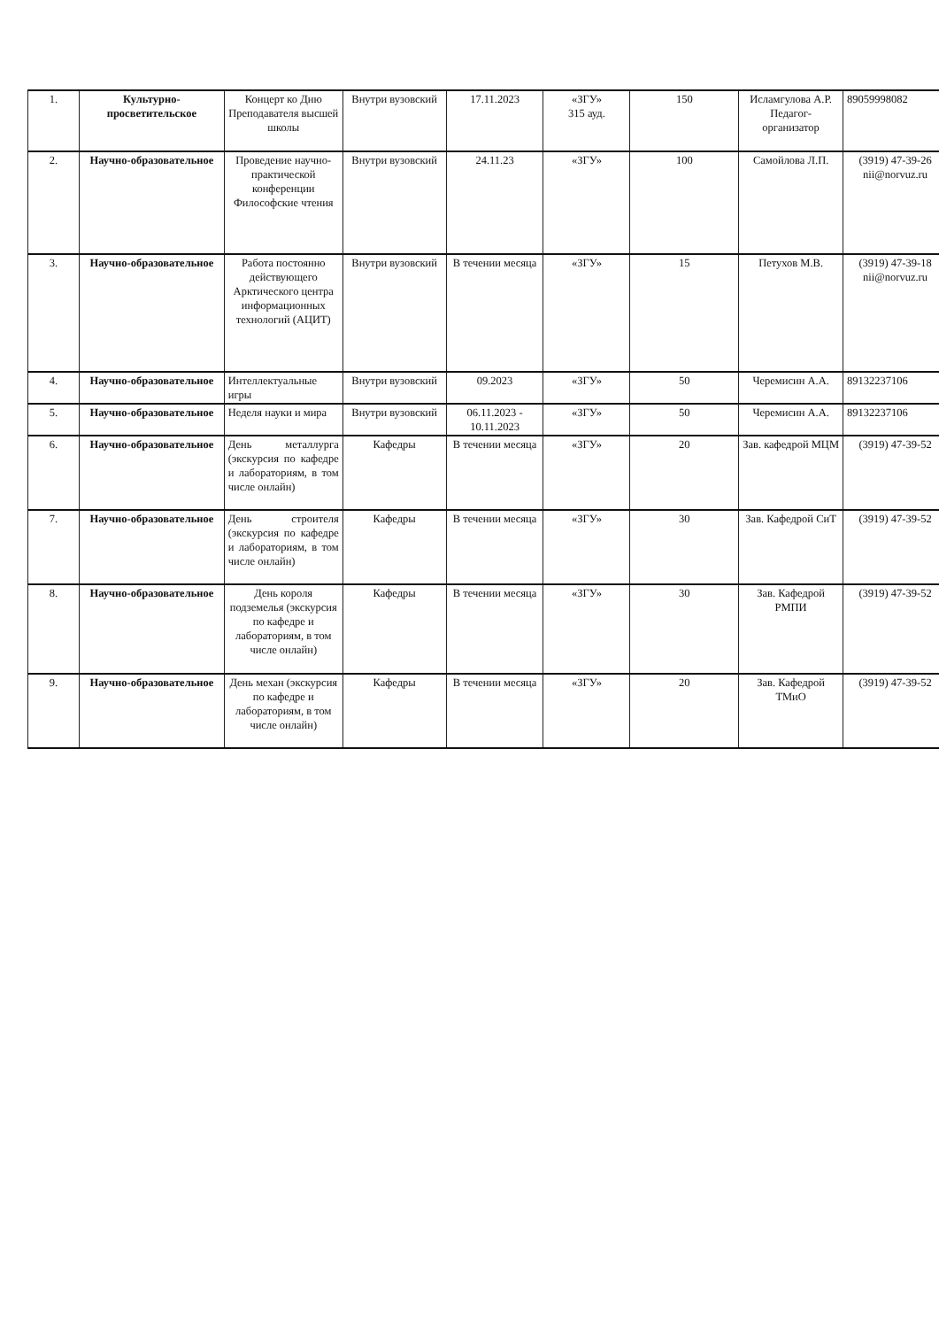| 1. | Культурно-просветительское | Концерт ко Дню Преподавателя высшей школы | Внутри вузовский | 17.11.2023 | «ЗГУ» 315 ауд. | 150 | Исламгулова А.Р. Педагог-организатор | 89059998082 |
| 2. | Научно-образовательное | Проведение научно-практической конференции Философские чтения | Внутри вузовский | 24.11.23 | «ЗГУ» | 100 | Самойлова Л.П. | (3919) 47-39-26 nii@norvuz.ru |
| 3. | Научно-образовательное | Работа постоянно действующего Арктического центра информационных технологий (АЦИТ) | Внутри вузовский | В течении месяца | «ЗГУ» | 15 | Петухов М.В. | (3919) 47-39-18 nii@norvuz.ru |
| 4. | Научно-образовательное | Интеллектуальные игры | Внутри вузовский | 09.2023 | «ЗГУ» | 50 | Черемисин А.А. | 89132237106 |
| 5. | Научно-образовательное | Неделя науки и мира | Внутри вузовский | 06.11.2023 - 10.11.2023 | «ЗГУ» | 50 | Черемисин А.А. | 89132237106 |
| 6. | Научно-образовательное | День металлурга (экскурсия по кафедре и лабораториям, в том числе онлайн) | Кафедры | В течении месяца | «ЗГУ» | 20 | Зав. кафедрой МЦМ | (3919) 47-39-52 |
| 7. | Научно-образовательное | День строителя (экскурсия по кафедре и лабораториям, в том числе онлайн) | Кафедры | В течении месяца | «ЗГУ» | 30 | Зав. Кафедрой СиТ | (3919) 47-39-52 |
| 8. | Научно-образовательное | День короля подземелья (экскурсия по кафедре и лабораториям, в том числе онлайн) | Кафедры | В течении месяца | «ЗГУ» | 30 | Зав. Кафедрой РМПИ | (3919) 47-39-52 |
| 9. | Научно-образовательное | День механ (экскурсия по кафедре и лабораториям, в том числе онлайн) | Кафедры | В течении месяца | «ЗГУ» | 20 | Зав. Кафедрой ТМиО | (3919) 47-39-52 |